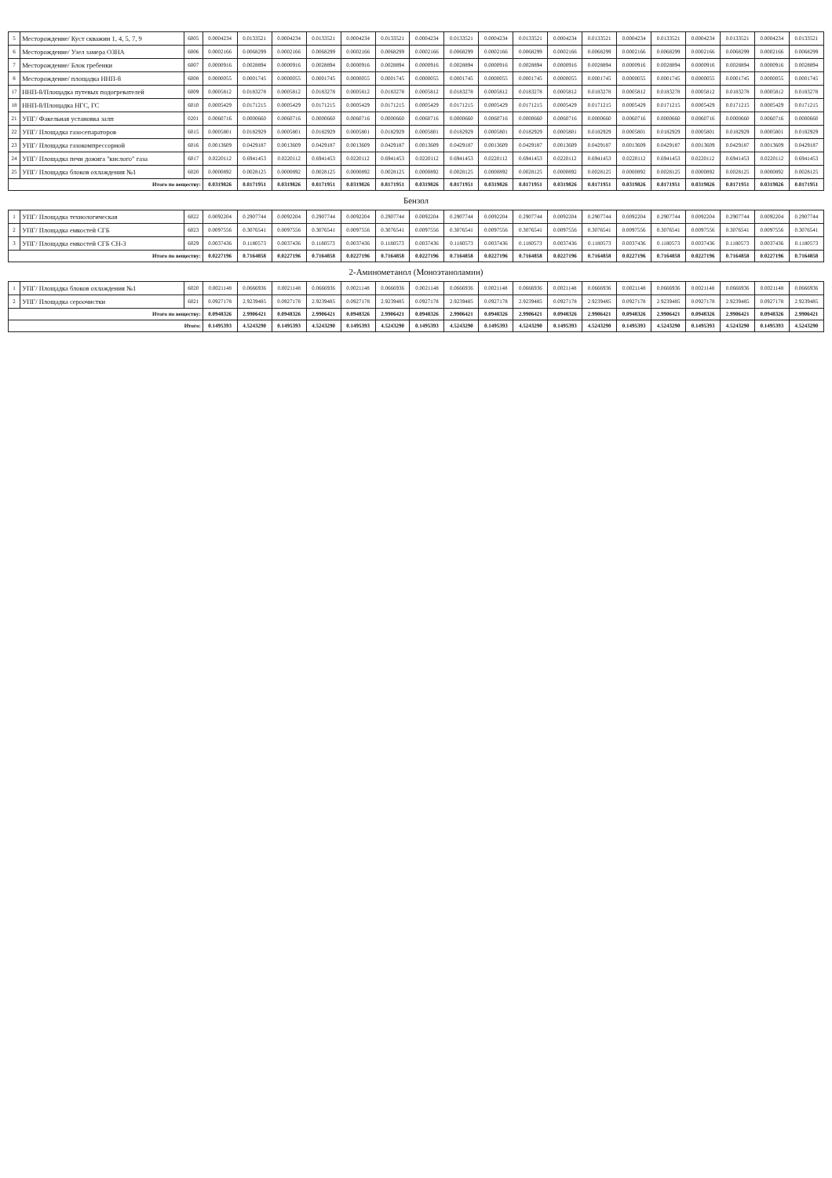| 5 | Месторождение/ Куст скважин 1, 4, 5, 7, 9 | 6005 | 0.0004234 | 0.0133521 | 0.0004234 | 0.0133521 | 0.0004234 | 0.0133521 | 0.0004234 | 0.0133521 | 0.0004234 | 0.0133521 | 0.0004234 | 0.0133521 | 0.0004234 | 0.0133521 | 0.0004234 | 0.0133521 | 0.0004234 | 0.0133521 |
| 6 | Месторождение/ Узел замера ОЗНА | 6006 | 0.0002166 | 0.0068299 | 0.0002166 | 0.0068299 | 0.0002166 | 0.0068299 | 0.0002166 | 0.0068299 | 0.0002166 | 0.0068299 | 0.0002166 | 0.0068299 | 0.0002166 | 0.0068299 | 0.0002166 | 0.0068299 | 0.0002166 | 0.0068299 |
| 7 | Месторождение/ Блок гребенки | 6007 | 0.0000916 | 0.0028894 | 0.0000916 | 0.0028894 | 0.0000916 | 0.0028894 | 0.0000916 | 0.0028894 | 0.0000916 | 0.0028894 | 0.0000916 | 0.0028894 | 0.0000916 | 0.0028894 | 0.0000916 | 0.0028894 | 0.0000916 | 0.0028894 |
| 8 | Месторождение/ площадка ННП-8 | 6008 | 0.0000055 | 0.0001745 | 0.0000055 | 0.0001745 | 0.0000055 | 0.0001745 | 0.0000055 | 0.0001745 | 0.0000055 | 0.0001745 | 0.0000055 | 0.0001745 | 0.0000055 | 0.0001745 | 0.0000055 | 0.0001745 | 0.0000055 | 0.0001745 |
| 17 | ННП-8/Площадка путевых подогревателей | 6009 | 0.0005812 | 0.0183278 | 0.0005812 | 0.0183278 | 0.0005812 | 0.0183278 | 0.0005812 | 0.0183278 | 0.0005812 | 0.0183278 | 0.0005812 | 0.0183278 | 0.0005812 | 0.0183278 | 0.0005812 | 0.0183278 | 0.0005812 | 0.0183278 |
| 18 | ННП-8/Площадка НГС, ГС | 6010 | 0.0005429 | 0.0171215 | 0.0005429 | 0.0171215 | 0.0005429 | 0.0171215 | 0.0005429 | 0.0171215 | 0.0005429 | 0.0171215 | 0.0005429 | 0.0171215 | 0.0005429 | 0.0171215 | 0.0005429 | 0.0171215 | 0.0005429 | 0.0171215 |
| 21 | УПГ/ Факельная установка залп | 0201 | 0.0060716 | 0.0000660 | 0.0060716 | 0.0000660 | 0.0060716 | 0.0000660 | 0.0060716 | 0.0000660 | 0.0060716 | 0.0000660 | 0.0060716 | 0.0000660 | 0.0060716 | 0.0000660 | 0.0060716 | 0.0000660 | 0.0060716 | 0.0000660 |
| 22 | УПГ/ Площадка газосепараторов | 6015 | 0.0005801 | 0.0182929 | 0.0005801 | 0.0182929 | 0.0005801 | 0.0182929 | 0.0005801 | 0.0182929 | 0.0005801 | 0.0182929 | 0.0005801 | 0.0182929 | 0.0005801 | 0.0182929 | 0.0005801 | 0.0182929 | 0.0005801 | 0.0182929 |
| 23 | УПГ/ Площадка газокомпрессорной | 6016 | 0.0013609 | 0.0429187 | 0.0013609 | 0.0429187 | 0.0013609 | 0.0429187 | 0.0013609 | 0.0429187 | 0.0013609 | 0.0429187 | 0.0013609 | 0.0429187 | 0.0013609 | 0.0429187 | 0.0013609 | 0.0429187 | 0.0013609 | 0.0429187 |
| 24 | УПГ/ Площадка печи дожига "кислого" газа | 6017 | 0.0220112 | 0.6941453 | 0.0220112 | 0.6941453 | 0.0220112 | 0.6941453 | 0.0220112 | 0.6941453 | 0.0220112 | 0.6941453 | 0.0220112 | 0.6941453 | 0.0220112 | 0.6941453 | 0.0220112 | 0.6941453 | 0.0220112 | 0.6941453 |
| 25 | УПГ/ Площадка блоков охлаждения №1 | 6020 | 0.0000892 | 0.0028125 | 0.0000892 | 0.0028125 | 0.0000892 | 0.0028125 | 0.0000892 | 0.0028125 | 0.0000892 | 0.0028125 | 0.0000892 | 0.0028125 | 0.0000892 | 0.0028125 | 0.0000892 | 0.0028125 | 0.0000892 | 0.0028125 |
| Итого по веществу: | | | 0.0319826 | 0.8171951 | 0.0319826 | 0.8171951 | 0.0319826 | 0.8171951 | 0.0319826 | 0.8171951 | 0.0319826 | 0.8171951 | 0.0319826 | 0.8171951 | 0.0319826 | 0.8171951 | 0.0319826 | 0.8171951 | 0.0319826 | 0.8171951 |
| Бензол | | | | | | | | | | | | | | | | | | | | |
| 1 | УПГ/ Площадка технологическая | 6022 | 0.0092204 | 0.2907744 | 0.0092204 | 0.2907744 | 0.0092204 | 0.2907744 | 0.0092204 | 0.2907744 | 0.0092204 | 0.2907744 | 0.0092204 | 0.2907744 | 0.0092204 | 0.2907744 | 0.0092204 | 0.2907744 | 0.0092204 | 0.2907744 |
| 2 | УПГ/ Площадка емкостей СГБ | 6023 | 0.0097556 | 0.3076541 | 0.0097556 | 0.3076541 | 0.0097556 | 0.3076541 | 0.0097556 | 0.3076541 | 0.0097556 | 0.3076541 | 0.0097556 | 0.3076541 | 0.0097556 | 0.3076541 | 0.0097556 | 0.3076541 | 0.0097556 | 0.3076541 |
| 3 | УПГ/ Площадка емкостей СГБ СН-3 | 6029 | 0.0037436 | 0.1180573 | 0.0037436 | 0.1180573 | 0.0037436 | 0.1180573 | 0.0037436 | 0.1180573 | 0.0037436 | 0.1180573 | 0.0037436 | 0.1180573 | 0.0037436 | 0.1180573 | 0.0037436 | 0.1180573 | 0.0037436 | 0.1180573 |
| Итого по веществу: | | | 0.0227196 | 0.7164858 | 0.0227196 | 0.7164858 | 0.0227196 | 0.7164858 | 0.0227196 | 0.7164858 | 0.0227196 | 0.7164858 | 0.0227196 | 0.7164858 | 0.0227196 | 0.7164858 | 0.0227196 | 0.7164858 | 0.0227196 | 0.7164858 |
| 2-Аминометанол (Моноэтаноламин) | | | | | | | | | | | | | | | | | | | | |
| 1 | УПГ/ Площадка блоков охлаждения №1 | 6020 | 0.0021148 | 0.0666936 | 0.0021148 | 0.0666936 | 0.0021148 | 0.0666936 | 0.0021148 | 0.0666936 | 0.0021148 | 0.0666936 | 0.0021148 | 0.0666936 | 0.0021148 | 0.0666936 | 0.0021148 | 0.0666936 | 0.0021148 | 0.0666936 |
| 2 | УПГ/ Площадка сероочистки | 6021 | 0.0927178 | 2.9239485 | 0.0927178 | 2.9239485 | 0.0927178 | 2.9239485 | 0.0927178 | 2.9239485 | 0.0927178 | 2.9239485 | 0.0927178 | 2.9239485 | 0.0927178 | 2.9239485 | 0.0927178 | 2.9239485 | 0.0927178 | 2.9239485 |
| Итого по веществу: | | | 0.0948326 | 2.9906421 | 0.0948326 | 2.9906421 | 0.0948326 | 2.9906421 | 0.0948326 | 2.9906421 | 0.0948326 | 2.9906421 | 0.0948326 | 2.9906421 | 0.0948326 | 2.9906421 | 0.0948326 | 2.9906421 | 0.0948326 | 2.9906421 |
| Итого: | | | 0.1495393 | 4.5243290 | 0.1495393 | 4.5243290 | 0.1495393 | 4.5243290 | 0.1495393 | 4.5243290 | 0.1495393 | 4.5243290 | 0.1495393 | 4.5243290 | 0.1495393 | 4.5243290 | 0.1495393 | 4.5243290 | 0.1495393 | 4.5243290 |